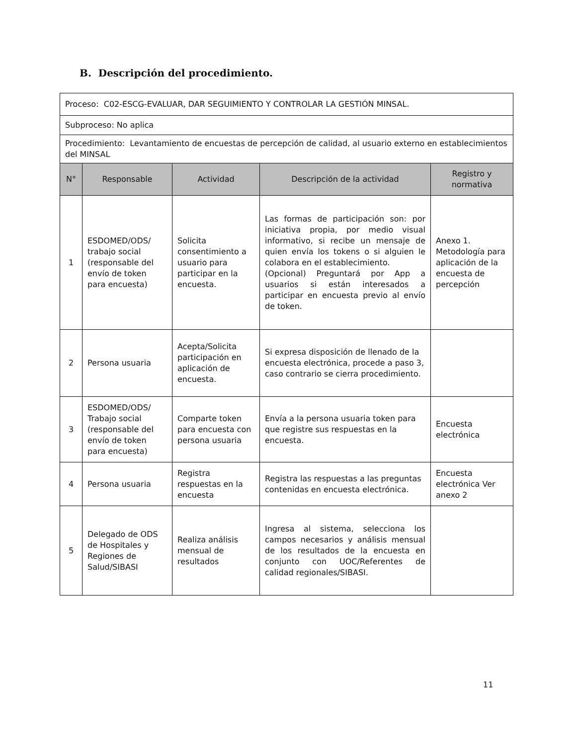B. Descripción del procedimiento.
| Proceso: C02-ESCG-EVALUAR, DAR SEGUIMIENTO Y CONTROLAR LA GESTIÓN MINSAL. | | | | |
| Subproceso: No aplica | | | | |
| Procedimiento: Levantamiento de encuestas de percepción de calidad, al usuario externo en establecimientos del MINSAL | | | | |
| N° | Responsable | Actividad | Descripción de la actividad | Registro y normativa |
| 1 | ESDOMED/ODS/ trabajo social (responsable del envío de token para encuesta) | Solicita consentimiento a usuario para participar en la encuesta. | Las formas de participación son: por iniciativa propia, por medio visual informativo, si recibe un mensaje de quien envía los tokens o si alguien le colabora en el establecimiento. (Opcional) Preguntará por App a usuarios si están interesados a participar en encuesta previo al envío de token. | Anexo 1. Metodología para aplicación de la encuesta de percepción |
| 2 | Persona usuaria | Acepta/Solicita participación en aplicación de encuesta. | Si expresa disposición de llenado de la encuesta electrónica, procede a paso 3, caso contrario se cierra procedimiento. | |
| 3 | ESDOMED/ODS/ Trabajo social (responsable del envío de token para encuesta) | Comparte token para encuesta con persona usuaria | Envía a la persona usuaria token para que registre sus respuestas en la encuesta. | Encuesta electrónica |
| 4 | Persona usuaria | Registra respuestas en la encuesta | Registra las respuestas a las preguntas contenidas en encuesta electrónica. | Encuesta electrónica Ver anexo 2 |
| 5 | Delegado de ODS de Hospitales y Regiones de Salud/SIBASI | Realiza análisis mensual de resultados | Ingresa al sistema, selecciona los campos necesarios y análisis mensual de los resultados de la encuesta en conjunto con UOC/Referentes de calidad regionales/SIBASI. | |
11